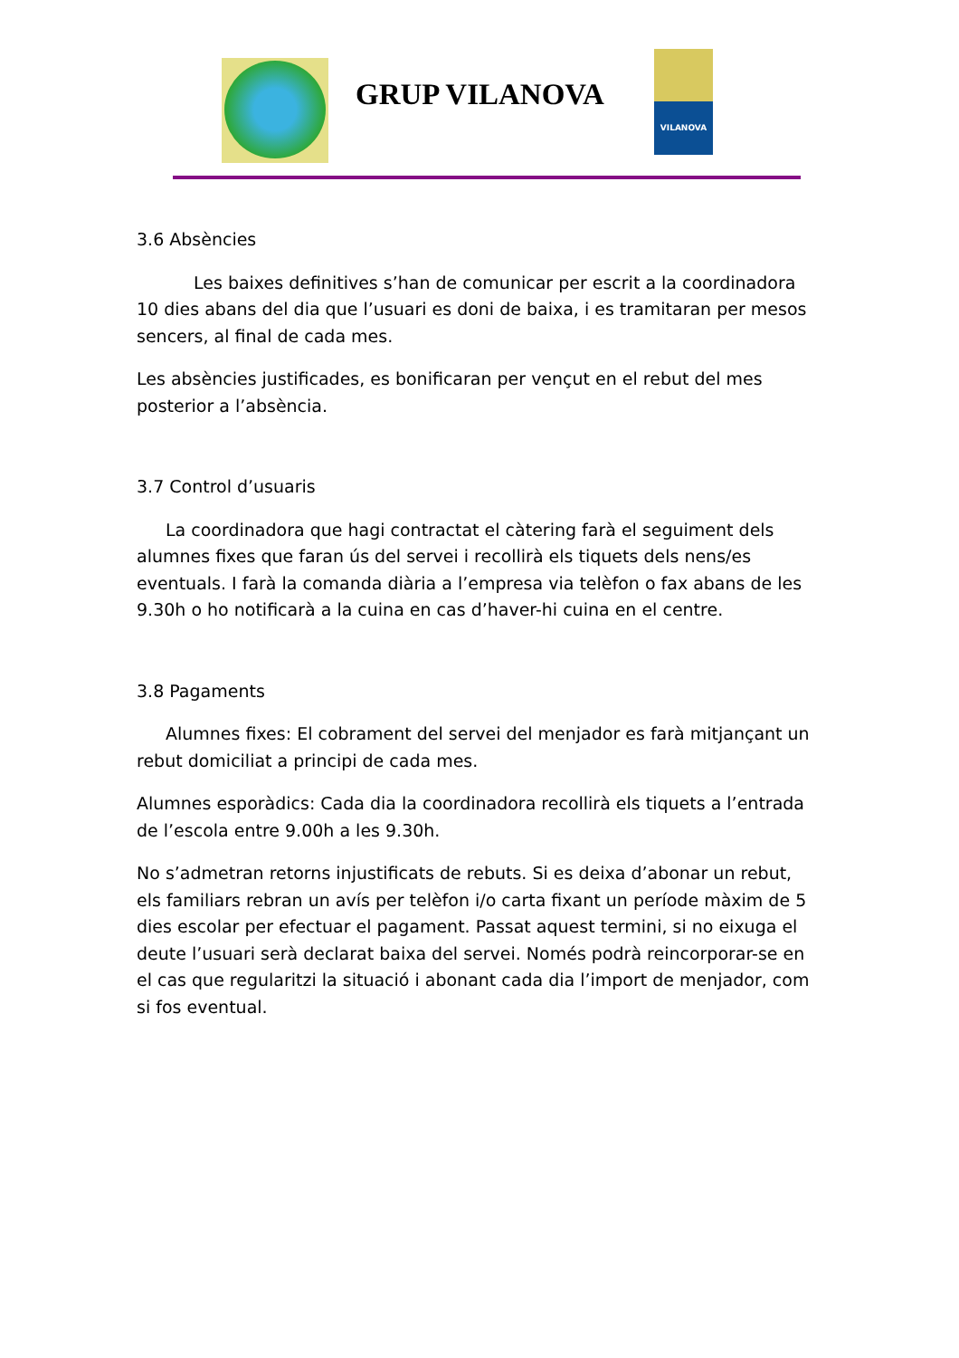GRUP VILANOVA
VILANOVA
3.6 Absències
Les baixes definitives s’han de comunicar per escrit a la coordinadora 10 dies abans del dia que l’usuari es doni de baixa, i es tramitaran per mesos sencers, al final de cada mes.
Les absències justificades, es bonificaran per vençut en el rebut del mes posterior a l’absència.
3.7 Control d’usuaris
La coordinadora que hagi contractat el càtering farà el seguiment dels alumnes fixes que faran ús del servei i recollirà els tiquets dels nens/es eventuals. I farà la comanda diària a l’empresa via telèfon o fax abans de les 9.30h o ho notificarà a la cuina en cas d’haver-hi cuina en el centre.
3.8 Pagaments
Alumnes fixes: El cobrament del servei del menjador es farà mitjançant un rebut domiciliat a principi de cada mes.
Alumnes esporàdics: Cada dia la coordinadora recollirà els tiquets a l’entrada de l’escola entre 9.00h a les 9.30h.
No s’admetran retorns injustificats de rebuts. Si es deixa d’abonar un rebut, els familiars rebran un avís per telèfon i/o carta fixant un període màxim de 5 dies escolar per efectuar el pagament. Passat aquest termini, si no eixuga el deute l’usuari serà declarat baixa del servei. Només podrà reincorporar-se en el cas que regularitzi la situació i abonant cada dia l’import de menjador, com si fos eventual.